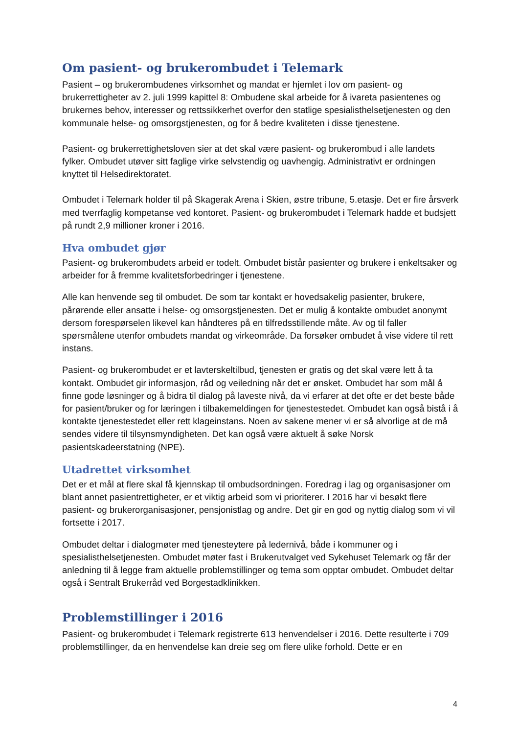Om pasient- og brukerombudet i Telemark
Pasient – og brukerombudenes virksomhet og mandat er hjemlet i lov om pasient- og brukerrettigheter av 2. juli 1999 kapittel 8: Ombudene skal arbeide for å ivareta pasientenes og brukernes behov, interesser og rettssikkerhet overfor den statlige spesialisthelsetjenesten og den kommunale helse- og omsorgstjenesten, og for å bedre kvaliteten i disse tjenestene.
Pasient- og brukerrettighetsloven sier at det skal være pasient- og brukerombud i alle landets fylker. Ombudet utøver sitt faglige virke selvstendig og uavhengig. Administrativt er ordningen knyttet til Helsedirektoratet.
Ombudet i Telemark holder til på Skagerak Arena i Skien, østre tribune, 5.etasje. Det er fire årsverk med tverrfaglig kompetanse ved kontoret. Pasient- og brukerombudet i Telemark hadde et budsjett på rundt 2,9 millioner kroner i 2016.
Hva ombudet gjør
Pasient- og brukerombudets arbeid er todelt. Ombudet bistår pasienter og brukere i enkeltsaker og arbeider for å fremme kvalitetsforbedringer i tjenestene.
Alle kan henvende seg til ombudet. De som tar kontakt er hovedsakelig pasienter, brukere, pårørende eller ansatte i helse- og omsorgstjenesten. Det er mulig å kontakte ombudet anonymt dersom forespørselen likevel kan håndteres på en tilfredsstillende måte. Av og til faller spørsmålene utenfor ombudets mandat og virkeområde. Da forsøker ombudet å vise videre til rett instans.
Pasient- og brukerombudet er et lavterskeltilbud, tjenesten er gratis og det skal være lett å ta kontakt. Ombudet gir informasjon, råd og veiledning når det er ønsket. Ombudet har som mål å finne gode løsninger og å bidra til dialog på laveste nivå, da vi erfarer at det ofte er det beste både for pasient/bruker og for læringen i tilbakemeldingen for tjenestestedet. Ombudet kan også bistå i å kontakte tjenestestedet eller rett klageinstans. Noen av sakene mener vi er så alvorlige at de må sendes videre til tilsynsmyndigheten. Det kan også være aktuelt å søke Norsk pasientskadeerstatning (NPE).
Utadrettet virksomhet
Det er et mål at flere skal få kjennskap til ombudsordningen. Foredrag i lag og organisasjoner om blant annet pasientrettigheter, er et viktig arbeid som vi prioriterer. I 2016 har vi besøkt flere pasient- og brukerorganisasjoner, pensjonistlag og andre. Det gir en god og nyttig dialog som vi vil fortsette i 2017.
Ombudet deltar i dialogmøter med tjenesteytere på ledernivå, både i kommuner og i spesialisthelsetjenesten. Ombudet møter fast i Brukerutvalget ved Sykehuset Telemark og får der anledning til å legge fram aktuelle problemstillinger og tema som opptar ombudet. Ombudet deltar også i Sentralt Brukerråd ved Borgestadklinikken.
Problemstillinger i 2016
Pasient- og brukerombudet i Telemark registrerte 613 henvendelser i 2016. Dette resulterte i 709 problemstillinger, da en henvendelse kan dreie seg om flere ulike forhold. Dette er en
4